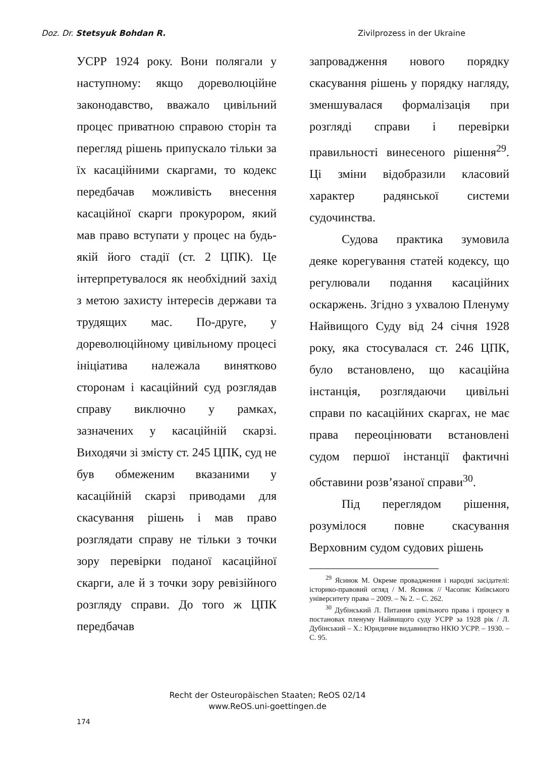Doz. Dr. Stetsyuk Bohdan R. Zivilprozess in der Ukraine
УСРР 1924 року. Вони полягали у наступному: якщо дореволюційне законодавство, вважало цивільний процес приватною справою сторін та перегляд рішень припускало тільки за їх касаційними скаргами, то кодекс передбачав можливість внесення касаційної скарги прокурором, який мав право вступати у процес на будь-якій його стадії (ст. 2 ЦПК). Це інтерпретувалося як необхідний захід з метою захисту інтересів держави та трудящих мас. По-друге, у дореволюційному цивільному процесі ініціатива належала винятково сторонам і касаційний суд розглядав справу виключно у рамках, зазначених у касаційній скарзі. Виходячи зі змісту ст. 245 ЦПК, суд не був обмеженим вказаними у касаційній скарзі приводами для скасування рішень і мав право розглядати справу не тільки з точки зору перевірки поданої касаційної скарги, але й з точки зору ревізійного розгляду справи. До того ж ЦПК передбачав
запровадження нового порядку скасування рішень у порядку нагляду, зменшувалася формалізація при розгляді справи і перевірки правильності винесеного рішення<sup>29</sup>. Ці зміни відобразили класовий характер радянської системи судочинства.
Судова практика зумовила деяке корегування статей кодексу, що регулювали подання касаційних оскаржень. Згідно з ухвалою Пленуму Найвищого Суду від 24 січня 1928 року, яка стосувалася ст. 246 ЦПК, було встановлено, що касаційна інстанція, розглядаючи цивільні справи по касаційних скаргах, не має права переоцінювати встановлені судом першої інстанції фактичні обставини розв’язаної справи<sup>30</sup>.
Під переглядом рішення, розумілося повне скасування Верховним судом судових рішень
<sup>29</sup> Ясинок М. Окреме провадження і народні засідателі: історико-правовий огляд / М. Ясинок // Часопис Київського університету права – 2009. – № 2. – С. 262.
<sup>30</sup> Дубінський Л. Питання цивільного права і процесу в постановах пленуму Найвищого суду УСРР за 1928 рік / Л. Дубінський – Х.: Юридичне видавництво НКЮ УСРР. – 1930. – С. 95.
Recht der Osteuropäischen Staaten; ReOS 02/14
www.ReOS.uni-goettingen.de
174